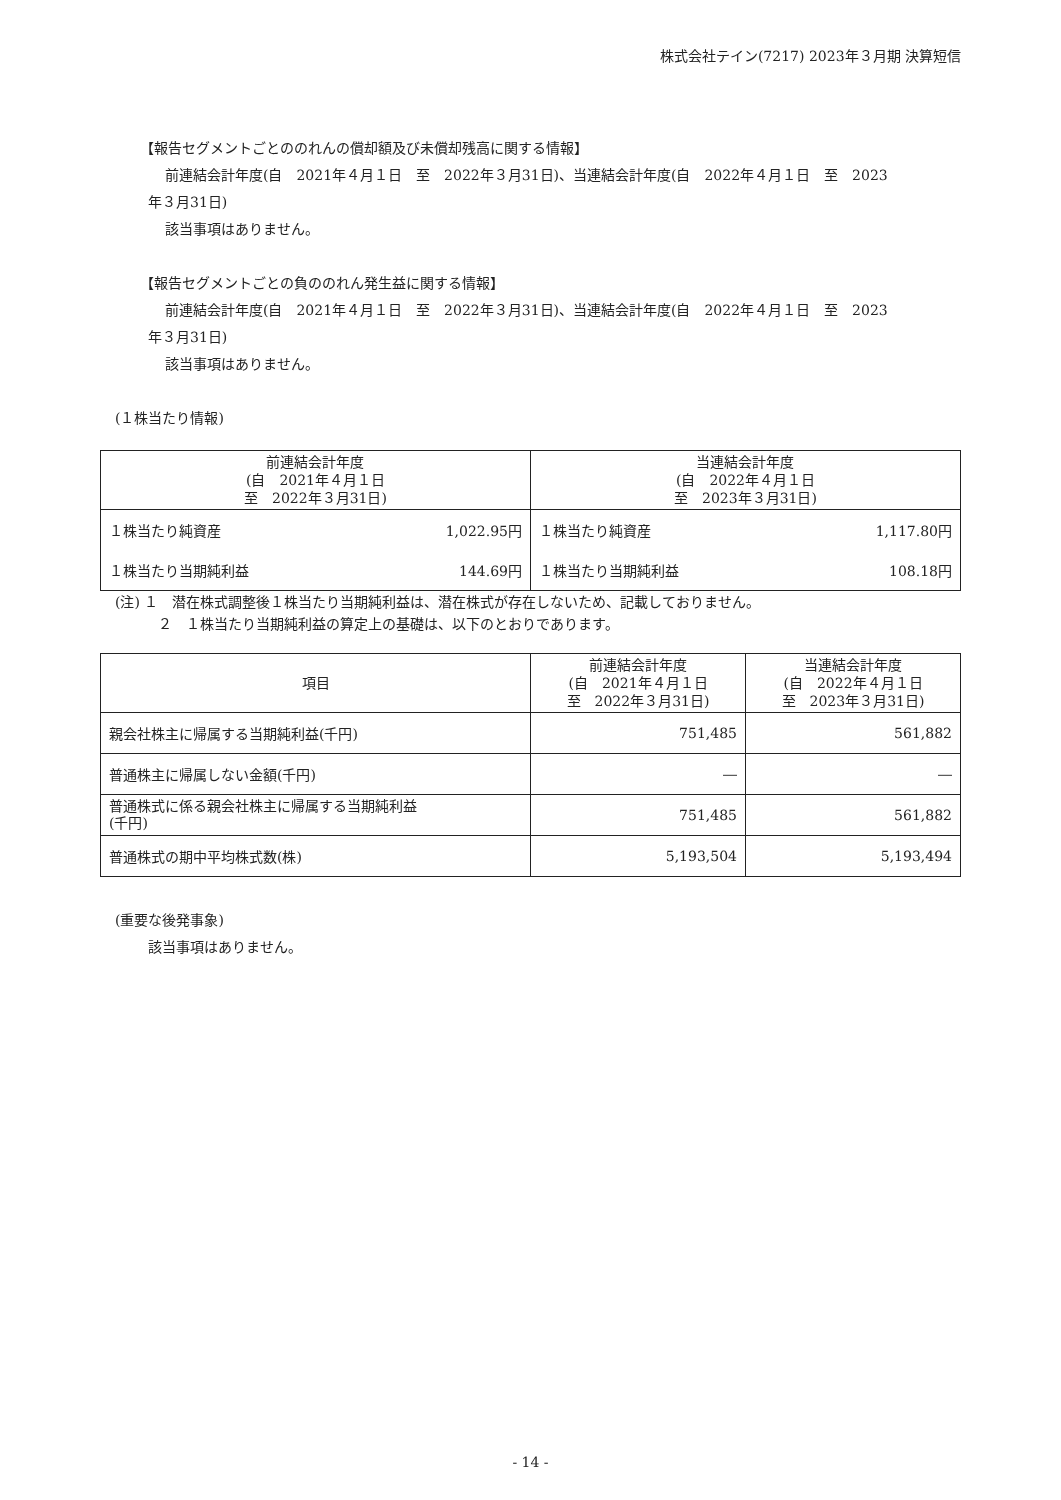株式会社テイン(7217) 2023年３月期 決算短信
【報告セグメントごとののれんの償却額及び未償却残高に関する情報】
前連結会計年度(自　2021年４月１日　至　2022年３月31日)、当連結会計年度(自　2022年４月１日　至　2023
年３月31日)
該当事項はありません。
【報告セグメントごとの負ののれん発生益に関する情報】
前連結会計年度(自　2021年４月１日　至　2022年３月31日)、当連結会計年度(自　2022年４月１日　至　2023
年３月31日)
該当事項はありません。
(１株当たり情報)
| 前連結会計年度 (自 2021年４月１日 至 2022年３月31日) | | 当連結会計年度 (自 2022年４月１日 至 2023年３月31日) | |
| --- | --- | --- | --- |
| １株当たり純資産 | 1,022.95円 | １株当たり純資産 | 1,117.80円 |
| １株当たり当期純利益 | 144.69円 | １株当たり当期純利益 | 108.18円 |
(注) １　潜在株式調整後１株当たり当期純利益は、潜在株式が存在しないため、記載しておりません。
２　１株当たり当期純利益の算定上の基礎は、以下のとおりであります。
| 項目 | 前連結会計年度 (自 2021年４月１日 至 2022年３月31日) | 当連結会計年度 (自 2022年４月１日 至 2023年３月31日) |
| --- | --- | --- |
| 親会社株主に帰属する当期純利益(千円) | 751,485 | 561,882 |
| 普通株主に帰属しない金額(千円) | ― | ― |
| 普通株式に係る親会社株主に帰属する当期純利益 (千円) | 751,485 | 561,882 |
| 普通株式の期中平均株式数(株) | 5,193,504 | 5,193,494 |
(重要な後発事象)
該当事項はありません。
- 14 -